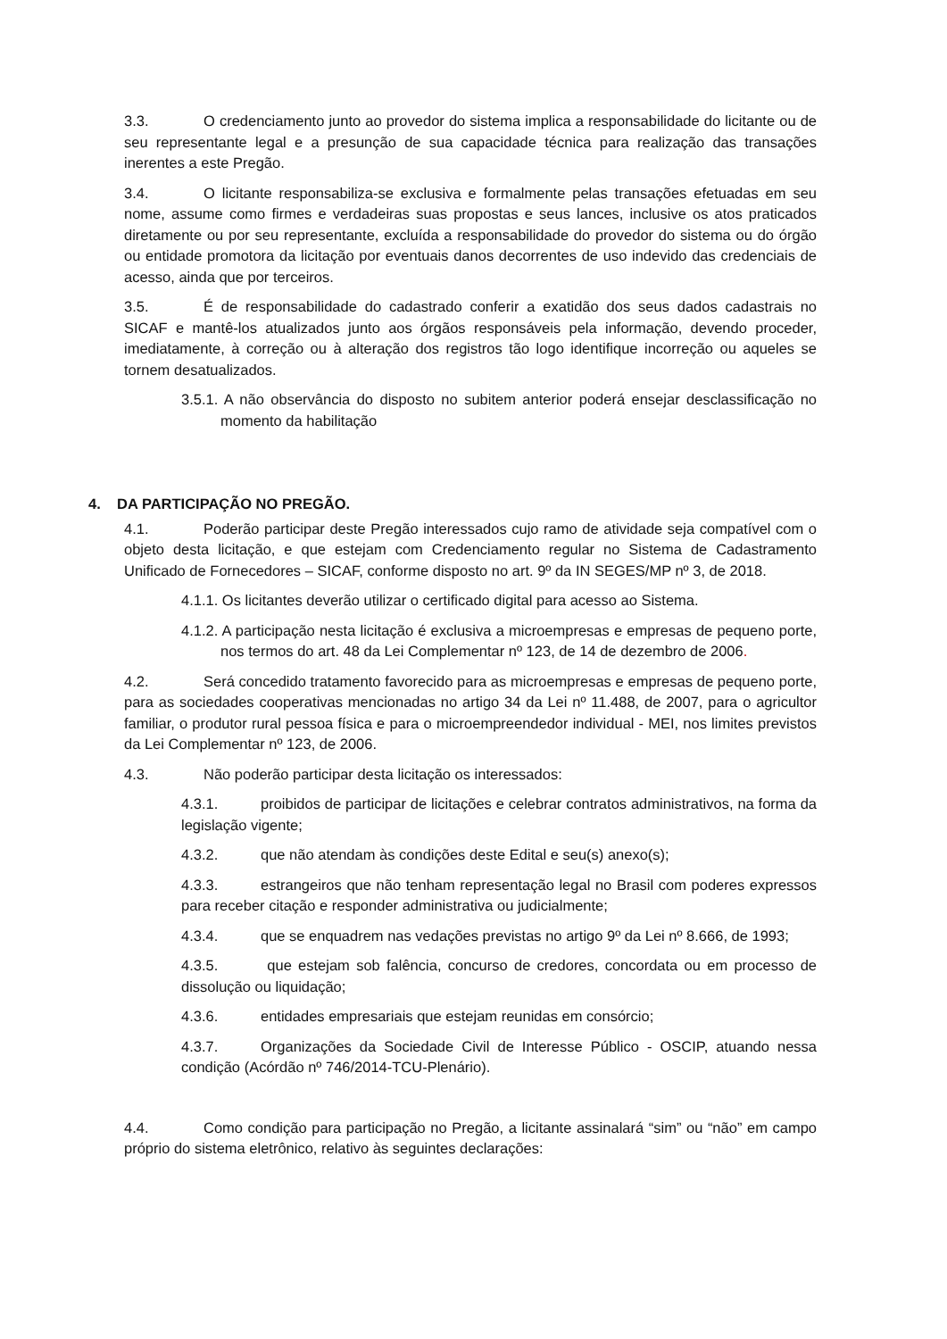3.3. O credenciamento junto ao provedor do sistema implica a responsabilidade do licitante ou de seu representante legal e a presunção de sua capacidade técnica para realização das transações inerentes a este Pregão.
3.4. O licitante responsabiliza-se exclusiva e formalmente pelas transações efetuadas em seu nome, assume como firmes e verdadeiras suas propostas e seus lances, inclusive os atos praticados diretamente ou por seu representante, excluída a responsabilidade do provedor do sistema ou do órgão ou entidade promotora da licitação por eventuais danos decorrentes de uso indevido das credenciais de acesso, ainda que por terceiros.
3.5. É de responsabilidade do cadastrado conferir a exatidão dos seus dados cadastrais no SICAF e mantê-los atualizados junto aos órgãos responsáveis pela informação, devendo proceder, imediatamente, à correção ou à alteração dos registros tão logo identifique incorreção ou aqueles se tornem desatualizados.
3.5.1. A não observância do disposto no subitem anterior poderá ensejar desclassificação no momento da habilitação
4. DA PARTICIPAÇÃO NO PREGÃO.
4.1. Poderão participar deste Pregão interessados cujo ramo de atividade seja compatível com o objeto desta licitação, e que estejam com Credenciamento regular no Sistema de Cadastramento Unificado de Fornecedores – SICAF, conforme disposto no art. 9º da IN SEGES/MP nº 3, de 2018.
4.1.1. Os licitantes deverão utilizar o certificado digital para acesso ao Sistema.
4.1.2. A participação nesta licitação é exclusiva a microempresas e empresas de pequeno porte, nos termos do art. 48 da Lei Complementar nº 123, de 14 de dezembro de 2006.
4.2. Será concedido tratamento favorecido para as microempresas e empresas de pequeno porte, para as sociedades cooperativas mencionadas no artigo 34 da Lei nº 11.488, de 2007, para o agricultor familiar, o produtor rural pessoa física e para o microempreendedor individual - MEI, nos limites previstos da Lei Complementar nº 123, de 2006.
4.3. Não poderão participar desta licitação os interessados:
4.3.1. proibidos de participar de licitações e celebrar contratos administrativos, na forma da legislação vigente;
4.3.2. que não atendam às condições deste Edital e seu(s) anexo(s);
4.3.3. estrangeiros que não tenham representação legal no Brasil com poderes expressos para receber citação e responder administrativa ou judicialmente;
4.3.4. que se enquadrem nas vedações previstas no artigo 9º da Lei nº 8.666, de 1993;
4.3.5. que estejam sob falência, concurso de credores, concordata ou em processo de dissolução ou liquidação;
4.3.6. entidades empresariais que estejam reunidas em consórcio;
4.3.7. Organizações da Sociedade Civil de Interesse Público - OSCIP, atuando nessa condição (Acórdão nº 746/2014-TCU-Plenário).
4.4. Como condição para participação no Pregão, a licitante assinalará “sim” ou “não” em campo próprio do sistema eletrônico, relativo às seguintes declarações: